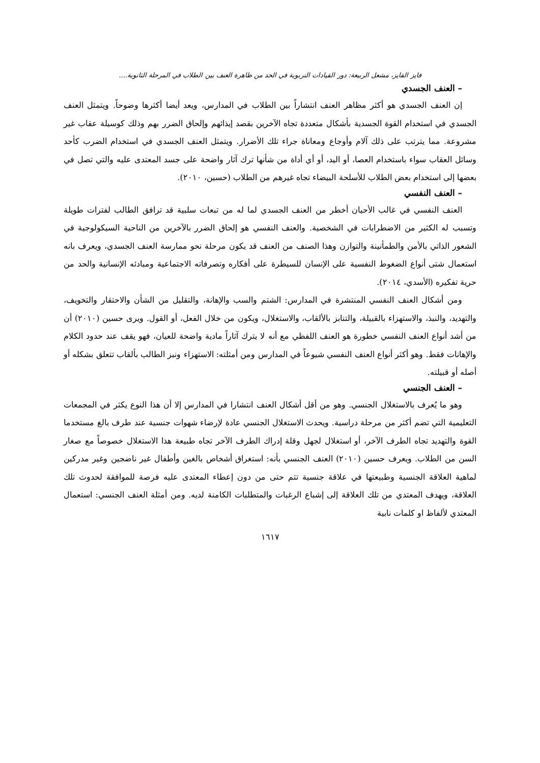فايز الفايز، مشعل الربيعة: دور القيادات التربوية في الحد من ظاهرة العنف بين الطلاب في المرحلة الثانوية....
– العنف الجسدي
إن العنف الجسدي هو أكثر مظاهر العنف انتشاراً بين الطلاب في المدارس، ويعد أيضا أكثرها وضوحاً. ويتمثل العنف الجسدي في استخدام القوة الجسدية بأشكال متعددة تجاه الآخرين بقصد إيذائهم وإلحاق الضرر بهم وذلك كوسيلة عقاب غير مشروعة. مما يترتب على ذلك آلام وأوجاع ومعاناة جراء تلك الأضرار. ويتمثل العنف الجسدي في استخدام الضرب كأحد وسائل العقاب سواء باستخدام العصا، أو اليد، أو أي أداة من شأنها ترك آثار واضحة على جسد المعتدى عليه والتي تصل في بعضها إلى استخدام بعض الطلاب للأسلحة البيضاء تجاه غيرهم من الطلاب (حسين، ٢٠١٠).
– العنف النفسي
العنف النفسي في غالب الأحيان أخطر من العنف الجسدي لما له من تبعات سلبية قد ترافق الطالب لفترات طويلة وتسبب له الكثير من الاضطرابات في الشخصية. والعنف النفسي هو إلحاق الضرر بالآخرين من الناحية السيكولوجية في الشعور الذاتي بالأمن والطمأنينة والتوازن وهذا الصنف من العنف قد يكون مرحلة نحو ممارسة العنف الجسدي، ويعرف بانه استعمال شتى أنواع الضغوط النفسية على الإنسان للسيطرة على أفكاره وتصرفاته الاجتماعية ومبادئه الإنسانية والحد من حرية تفكيره (الأسدي، ٢٠١٤).
ومن أشكال العنف النفسي المنتشرة في المدارس: الشتم والسب والإهانة، والتقليل من الشأن والاحتقار والتخويف، والتهديد، والنبذ، والاستهزاء بالقبيلة، والتنابز بالألقاب، والاستغلال، ويكون من خلال الفعل، أو القول. ويرى حسين (٢٠١٠) أن من أشد أنواع العنف النفسي خطورة هو العنف اللفظي مع أنه لا يترك آثاراً مادية واضحة للعيان، فهو يقف عند حدود الكلام والإهانات فقط. وهو أكثر أنواع العنف النفسي شيوعاً في المدارس ومن أمثلته: الاستهزاء ونبز الطالب بألقاب تتعلق بشكله أو أصله أو قبيلته.
– العنف الجنسي
وهو ما يُعرف بالاستغلال الجنسي. وهو من أقل أشكال العنف انتشارا في المدارس إلا أن هذا النوع يكثر في المجمعات التعليمية التي تضم أكثر من مرحلة دراسية. ويحدث الاستغلال الجنسي عادة لإرضاء شهوات جنسية عند طرف بالغ مستخدما القوة والتهديد تجاه الطرف الآخر، أو استغلال لجهل وقلة إدراك الطرف الآخر تجاه طبيعة هذا الاستغلال خصوصاً مع صغار السن من الطلاب. ويعرف حسين (٢٠١٠) العنف الجنسي بأنه: استغراق أشخاص بالغين وأطفال غير ناضجين وغير مدركين لماهية العلاقة الجنسية وطبيعتها في علاقة جنسية تتم حتى من دون إعطاء المعتدى عليه فرصة للموافقة لحدوث تلك العلاقة، ويهدف المعتدي من تلك العلاقة إلى إشباع الرغبات والمتطلبات الكامنة لديه. ومن أمثلة العنف الجنسي: استعمال المعتدي لألفاظ او كلمات نابية
١٦١٧